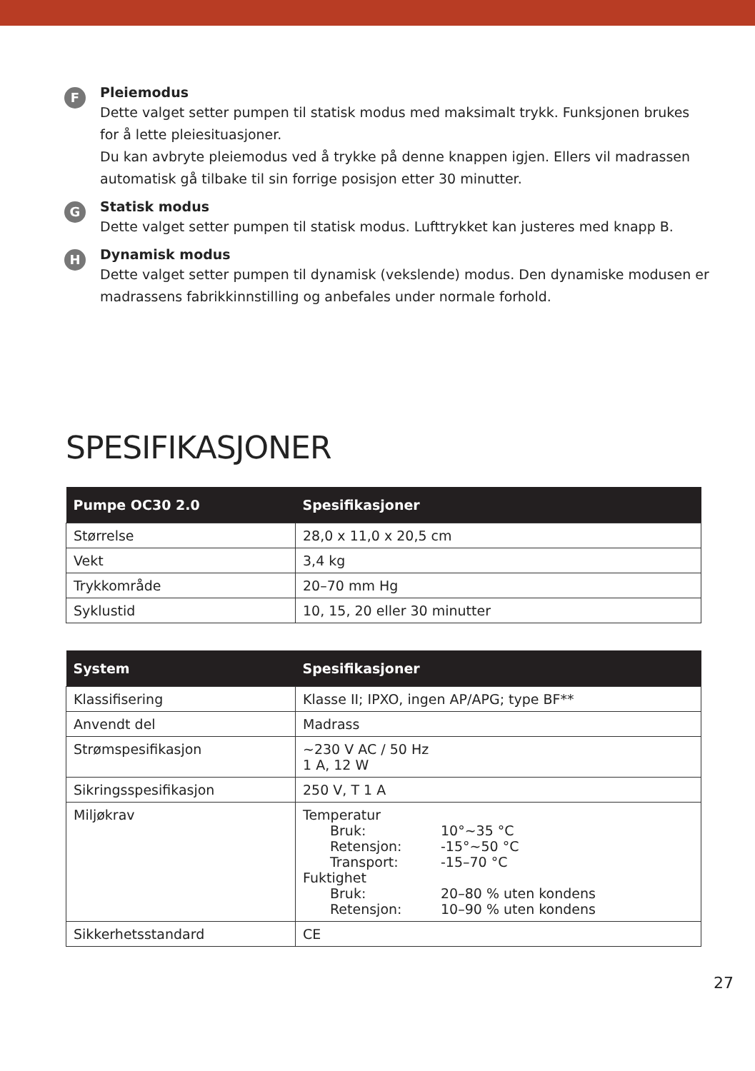F
Pleiemodus
Dette valget setter pumpen til statisk modus med maksimalt trykk. Funksjonen brukes for å lette pleiesituasjoner.
Du kan avbryte pleiemodus ved å trykke på denne knappen igjen. Ellers vil madrassen automatisk gå tilbake til sin forrige posisjon etter 30 minutter.
G
Statisk modus
Dette valget setter pumpen til statisk modus. Lufttrykket kan justeres med knapp B.
H
Dynamisk modus
Dette valget setter pumpen til dynamisk (vekslende) modus. Den dynamiske modusen er madrassens fabrikkinnstilling og anbefales under normale forhold.
SPESIFIKASJONER
| Pumpe OC30 2.0 | Spesifikasjoner |
| --- | --- |
| Størrelse | 28,0 x 11,0 x 20,5 cm |
| Vekt | 3,4 kg |
| Trykkområde | 20–70 mm Hg |
| Syklustid | 10, 15, 20 eller 30 minutter |
| System | Spesifikasjoner |
| --- | --- |
| Klassifisering | Klasse II; IPXO, ingen AP/APG; type BF** |
| Anvendt del | Madrass |
| Strømspesifikasjon | ~230 V AC / 50 Hz 1 A, 12 W |
| Sikringsspesifikasjon | 250 V, T 1 A |
| Miljøkrav | Temperatur / Bruk: / 10°~35 °C / / Retensjon: / -15°~50 °C / / Transport: / -15–70 °C / Fuktighet / Bruk: / 20–80 % uten kondens / / Retensjon: / 10–90 % uten kondens / |
| Sikkerhetsstandard | CE |
27